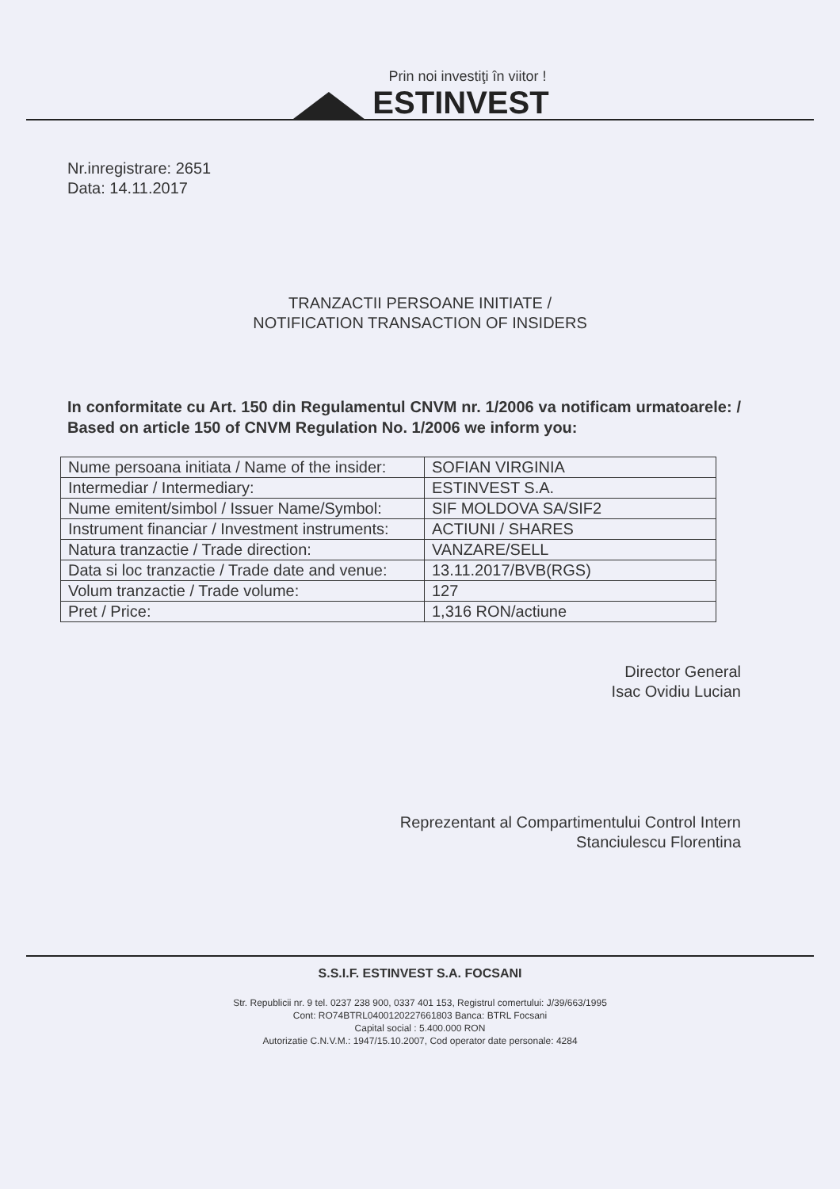Prin noi investiţi în viitor !
ESTINVEST
Nr.inregistrare: 2651
Data: 14.11.2017
TRANZACTII PERSOANE INITIATE /
NOTIFICATION TRANSACTION OF INSIDERS
In conformitate cu Art. 150 din Regulamentul CNVM nr. 1/2006 va notificam urmatoarele: / Based on article 150 of CNVM Regulation No. 1/2006 we inform you:
| Nume persoana initiata / Name of the insider: | SOFIAN VIRGINIA |
| Intermediar / Intermediary: | ESTINVEST S.A. |
| Nume emitent/simbol / Issuer Name/Symbol: | SIF MOLDOVA SA/SIF2 |
| Instrument financiar / Investment instruments: | ACTIUNI / SHARES |
| Natura tranzactie / Trade direction: | VANZARE/SELL |
| Data si loc tranzactie / Trade date and venue: | 13.11.2017/BVB(RGS) |
| Volum tranzactie / Trade volume: | 127 |
| Pret / Price: | 1,316 RON/actiune |
Director General
Isac Ovidiu Lucian
Reprezentant al Compartimentului Control Intern
Stanciulescu Florentina
S.S.I.F. ESTINVEST S.A. FOCSANI
Str. Republicii nr. 9 tel. 0237 238 900, 0337 401 153, Registrul comertului: J/39/663/1995
Cont: RO74BTRL0400120227661803 Banca: BTRL Focsani
Capital social : 5.400.000 RON
Autorizatie C.N.V.M.: 1947/15.10.2007, Cod operator date personale: 4284